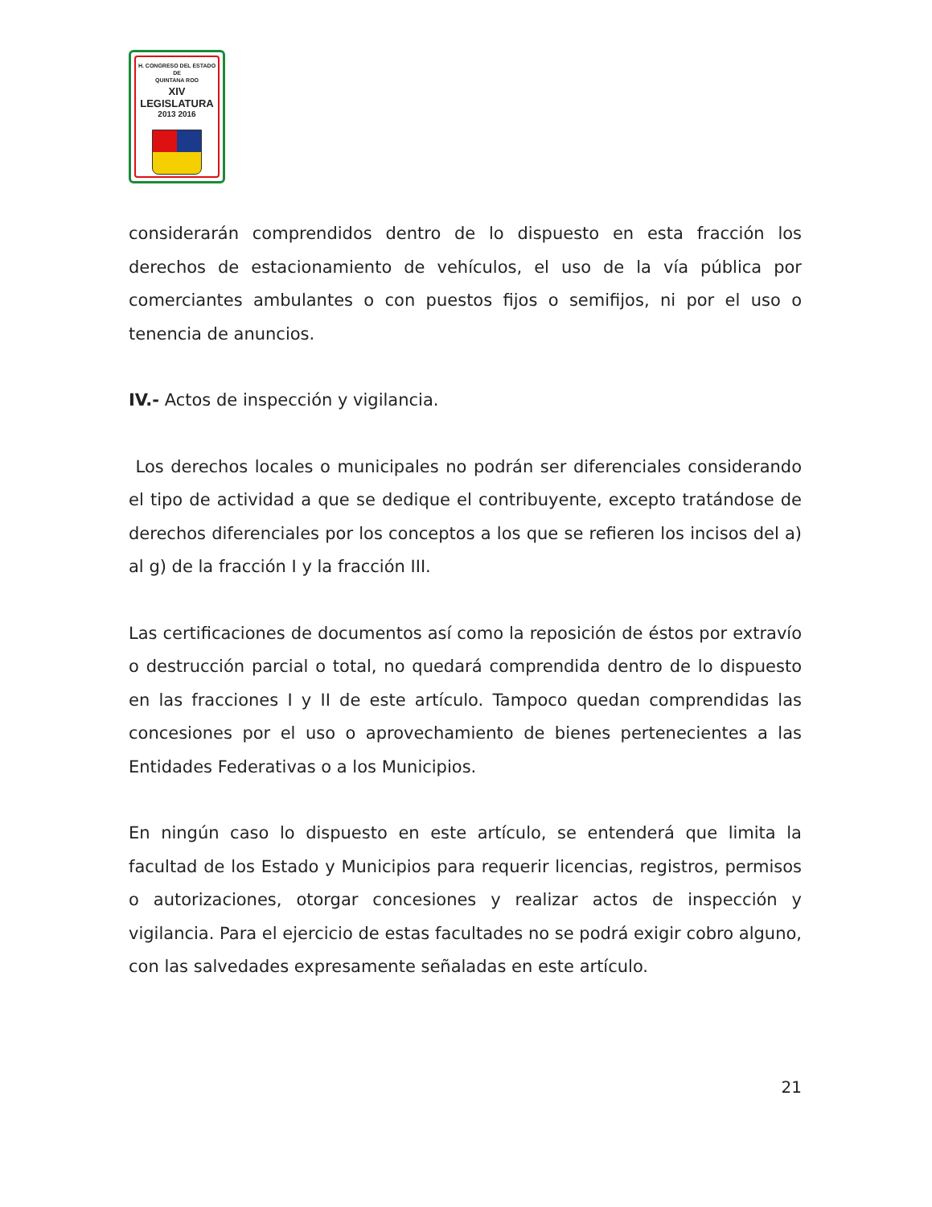H. CONGRESO DEL ESTADO
DE
QUINTANA ROO
XIV LEGISLATURA
2013 2016
considerarán comprendidos dentro de lo dispuesto en esta fracción los derechos de estacionamiento de vehículos, el uso de la vía pública por comerciantes ambulantes o con puestos fijos o semifijos, ni por el uso o tenencia de anuncios.
IV.- Actos de inspección y vigilancia.
Los derechos locales o municipales no podrán ser diferenciales considerando el tipo de actividad a que se dedique el contribuyente, excepto tratándose de derechos diferenciales por los conceptos a los que se refieren los incisos del a) al g) de la fracción I y la fracción III.
Las certificaciones de documentos así como la reposición de éstos por extravío o destrucción parcial o total, no quedará comprendida dentro de lo dispuesto en las fracciones I y II de este artículo. Tampoco quedan comprendidas las concesiones por el uso o aprovechamiento de bienes pertenecientes a las Entidades Federativas o a los Municipios.
En ningún caso lo dispuesto en este artículo, se entenderá que limita la facultad de los Estado y Municipios para requerir licencias, registros, permisos o autorizaciones, otorgar concesiones y realizar actos de inspección y vigilancia. Para el ejercicio de estas facultades no se podrá exigir cobro alguno, con las salvedades expresamente señaladas en este artículo.
21